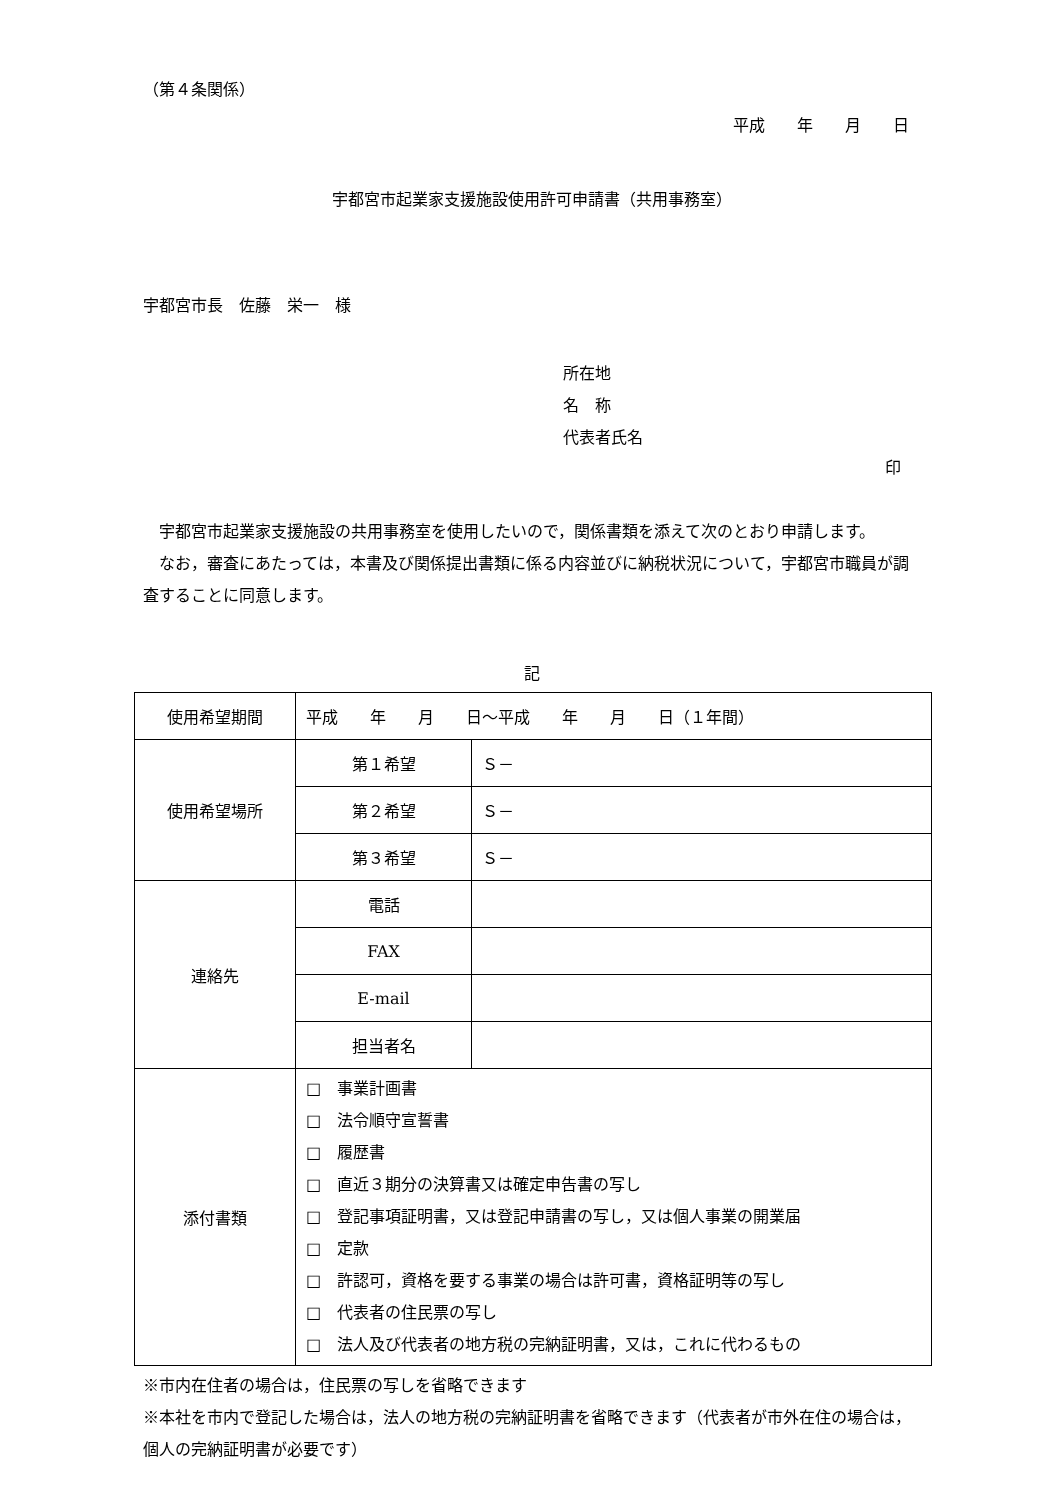（第４条関係）
平成　　年　　月　　日
宇都宮市起業家支援施設使用許可申請書（共用事務室）
宇都宮市長　佐藤　栄一　様
所在地
名　称
代表者氏名
印
　宇都宮市起業家支援施設の共用事務室を使用したいので，関係書類を添えて次のとおり申請します。
　なお，審査にあたっては，本書及び関係提出書類に係る内容並びに納税状況について，宇都宮市職員が調査することに同意します。
記
| 使用希望期間 | 平成 年 月 日～平成 年 月 日（１年間） | |
| 使用希望場所 | 第１希望 | Ｓ－ |
| | 第２希望 | Ｓ－ |
| | 第３希望 | Ｓ－ |
| 連絡先 | 電話 | |
| | FAX | |
| | E-mail | |
| | 担当者名 | |
| 添付書類 | □ 事業計画書 □ 法令順守宣誓書 □ 履歴書 □ 直近３期分の決算書又は確定申告書の写し □ 登記事項証明書，又は登記申請書の写し，又は個人事業の開業届 □ 定款 □ 許認可，資格を要する事業の場合は許可書，資格証明等の写し □ 代表者の住民票の写し □ 法人及び代表者の地方税の完納証明書，又は，これに代わるもの | |
※市内在住者の場合は，住民票の写しを省略できます
※本社を市内で登記した場合は，法人の地方税の完納証明書を省略できます（代表者が市外在住の場合は，個人の完納証明書が必要です）